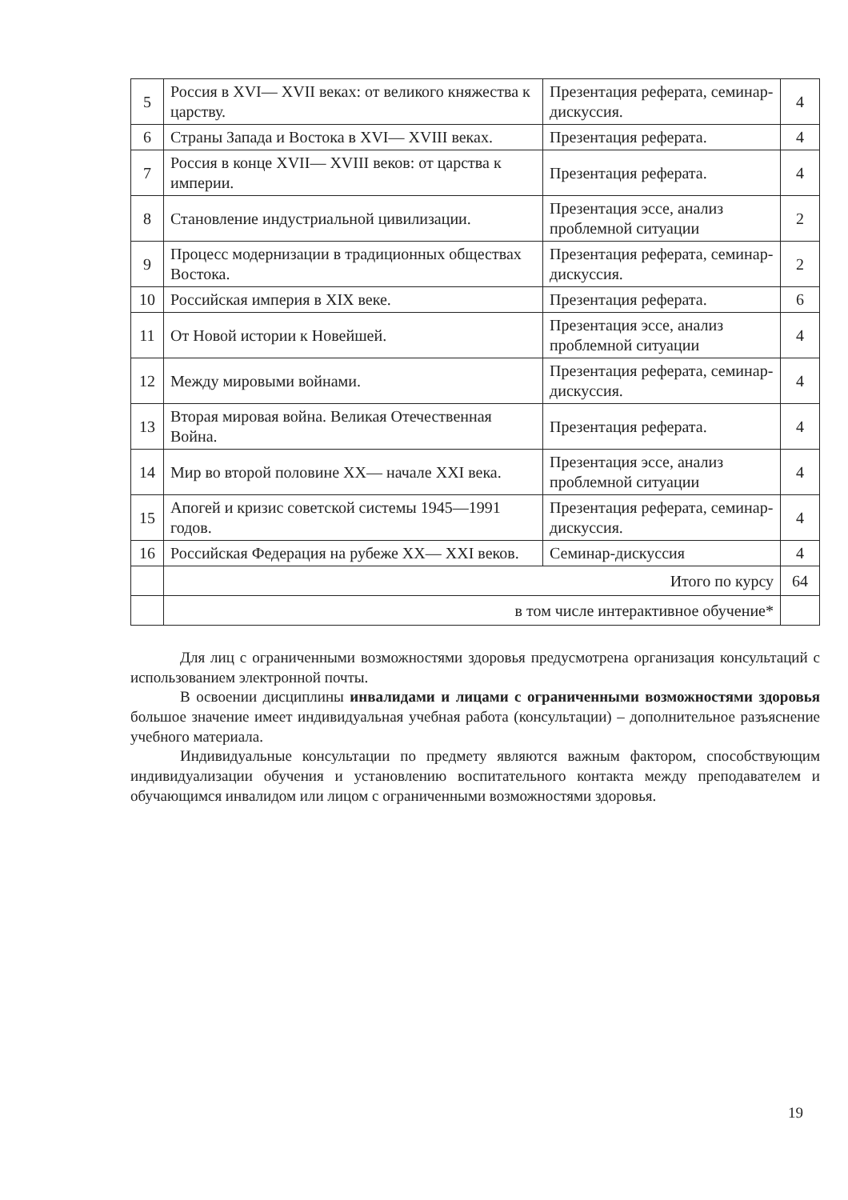| 5 | Россия в XVI— XVII веках: от великого княжества к царству. | Презентация реферата, семинар-дискуссия. | 4 |
| 6 | Страны Запада и Востока в XVI— XVIII веках. | Презентация реферата. | 4 |
| 7 | Россия в конце XVII— XVIII веков: от царства к империи. | Презентация реферата. | 4 |
| 8 | Становление индустриальной цивилизации. | Презентация эссе, анализ проблемной ситуации | 2 |
| 9 | Процесс модернизации в традиционных обществах Востока. | Презентация реферата, семинар-дискуссия. | 2 |
| 10 | Российская империя в XIX веке. | Презентация реферата. | 6 |
| 11 | От Новой истории к Новейшей. | Презентация эссе, анализ проблемной ситуации | 4 |
| 12 | Между мировыми войнами. | Презентация реферата, семинар-дискуссия. | 4 |
| 13 | Вторая мировая война. Великая Отечественная Война. | Презентация реферата. | 4 |
| 14 | Мир во второй половине XX— начале XXI века. | Презентация эссе, анализ проблемной ситуации | 4 |
| 15 | Апогей и кризис советской системы 1945—1991 годов. | Презентация реферата, семинар-дискуссия. | 4 |
| 16 | Российская Федерация на рубеже XX— XXI веков. | Семинар-дискуссия | 4 |
| | Итого по курсу | | 64 |
| | в том числе интерактивное обучение* | | |
Для лиц с ограниченными возможностями здоровья предусмотрена организация консультаций с использованием электронной почты.
В освоении дисциплины инвалидами и лицами с ограниченными возможностями здоровья большое значение имеет индивидуальная учебная работа (консультации) – дополнительное разъяснение учебного материала.
Индивидуальные консультации по предмету являются важным фактором, способствующим индивидуализации обучения и установлению воспитательного контакта между преподавателем и обучающимся инвалидом или лицом с ограниченными возможностями здоровья.
19